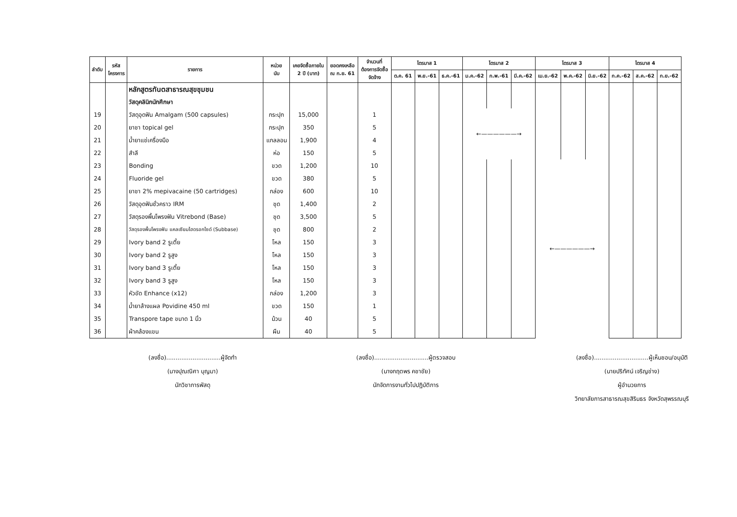| ลำดับ | รหัส โครงการ | รายการ | หน่วย นับ | เคยจัดซื้อภายใน 2 ปี (บาท) | ยอดคงเหลือ ณ ก.ย. 61 | จำนวนที่ ต้องการจัดซื้อ จัดจ้าง | ไตรมาส 1 | | | ไตรมาส 2 | | | ไตรมาส 3 | | | ไตรมาส 4 | | |
| --- | --- | --- | --- | --- | --- | --- | --- | --- | --- | --- | --- | --- | --- | --- | --- | --- | --- | --- |
| | | | | | | | ต.ค. 61 | พ.ย.-61 | ธ.ค.-61 | ม.ค.-62 | ก.พ.-61 | มี.ค.-62 | เม.ย.-62 | พ.ค.-62 | มิ.ย.-62 | ก.ค.-62 | ส.ค.-62 | ก.ย.-62 |
| | | หลักสูตรทันตสาธารณสุขชุมชน | | | | | | | | | | | | | | | | |
| | | วัสดุคลินิกนักศึกษา | | | | | | | | | | | | | | | | |
| 19 | | วัสดุอุดฟัน Amalgam (500 capsules) | กระปุก | 15,000 | | 1 | | | | ←——————→ | | | | | | | | |
| 20 | | ยาชา topical gel | กระปุก | 350 | | 5 | | | | | | | | | | | | |
| 21 | | น้ำยาแช่เครื่องมือ | แกลลอน | 1,900 | | 4 | | | | | | | | | | | | |
| 22 | | สำลี | ห่อ | 150 | | 5 | | | | | | | | | | | | |
| 23 | | Bonding | ขวด | 1,200 | | 10 | | | | | | | ←——————→ | | | | | |
| 24 | | Fluoride gel | ขวด | 380 | | 5 | | | | | | | | | | | | |
| 25 | | ยาชา 2% mepivacaine (50 cartridges) | กล่อง | 600 | | 10 | | | | | | | | | | | | |
| 26 | | วัสดุอุดฟันชั่วคราว IRM | ชุด | 1,400 | | 2 | | | | | | | | | | | | |
| 27 | | วัสดุรองพื้นโพรงฟัน Vitrebond (Base) | ชุด | 3,500 | | 5 | | | | | | | | | | | | |
| 28 | | วัสดุรองพื้นโพรงฟัน แคลเซียมไฮดรอกไซด์ (Subbase) | ชุด | 800 | | 2 | | | | | | | | | | | | |
| 29 | | Ivory band 2 รูเตี้ย | โหล | 150 | | 3 | | | | | | | | | | | | |
| 30 | | Ivory band 2 รูสูง | โหล | 150 | | 3 | | | | | | | | | | | | |
| 31 | | Ivory band 3 รูเตี้ย | โหล | 150 | | 3 | | | | | | | | | | | | |
| 32 | | Ivory band 3 รูสูง | โหล | 150 | | 3 | | | | | | | | | | | | |
| 33 | | หัวขัด Enhance (x12) | กล่อง | 1,200 | | 3 | | | | | | | | | | | | |
| 34 | | น้ำยาล้างแผล Povidine 450 ml | ขวด | 150 | | 1 | | | | | | | | | | | | |
| 35 | | Transpore tape ขนาด 1 นิ้ว | ม้วน | 40 | | 5 | | | | | | | | | | | | |
| 36 | | ผ้าคล้องแขน | ผืน | 40 | | 5 | | | | | | | | | | | | |
(ลงชื่อ).............................ผู้จัดทำ
(นางปุณณิศา บุญมา)
นักวิชาการพัสดุ
(ลงชื่อ).............................ผู้ตรวจสอบ
(นางกฤตพร คชาชัย)
นักจัดการงานทั่วไปปฏิบัติการ
(ลงชื่อ).............................ผู้เห็นชอบ/อนุมัติ
(นายปริทัศน์ เจริญช่าง)
ผู้อำนวยการ
วิทยาลัยการสาธารณสุขสิรินธร จังหวัดสุพรรณบุรี